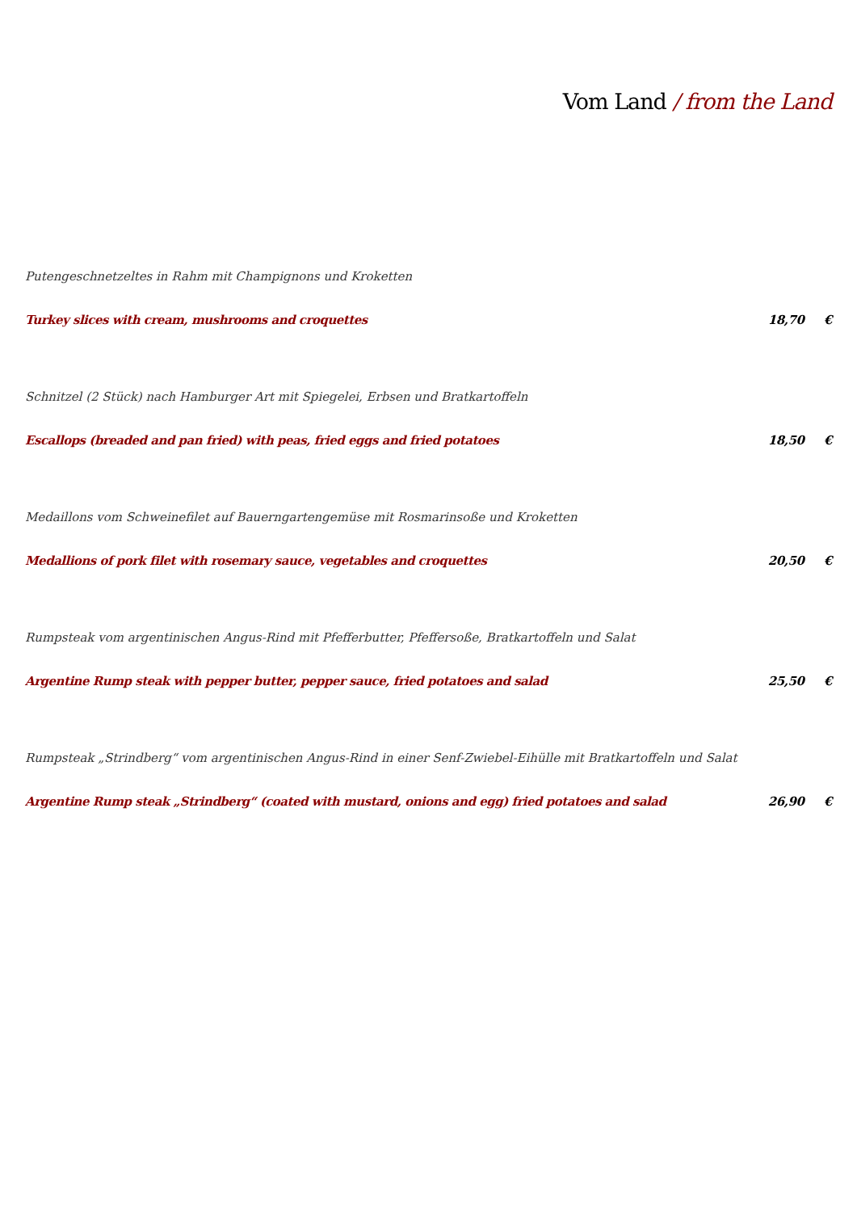Vom Land / from the Land
Putengeschnetzeltes in Rahm mit Champignons und Kroketten
Turkey slices with cream, mushrooms and croquettes 18,70 €
Schnitzel (2 Stück) nach Hamburger Art mit Spiegelei, Erbsen und Bratkartoffeln
Escallops (breaded and pan fried) with peas, fried eggs and fried potatoes 18,50 €
Medaillons vom Schweinefilet auf Bauerngartengemüse mit Rosmarinsoße und Kroketten
Medallions of pork filet with rosemary sauce, vegetables and croquettes 20,50 €
Rumpsteak vom argentinischen Angus-Rind mit Pfefferbutter, Pfeffersoße, Bratkartoffeln und Salat
Argentine Rump steak with pepper butter, pepper sauce, fried potatoes and salad 25,50 €
Rumpsteak „Strindberg“ vom argentinischen Angus-Rind in einer Senf-Zwiebel-Eihülle mit Bratkartoffeln und Salat
Argentine Rump steak „Strindberg“ (coated with mustard, onions and egg) fried potatoes and salad 26,90 €